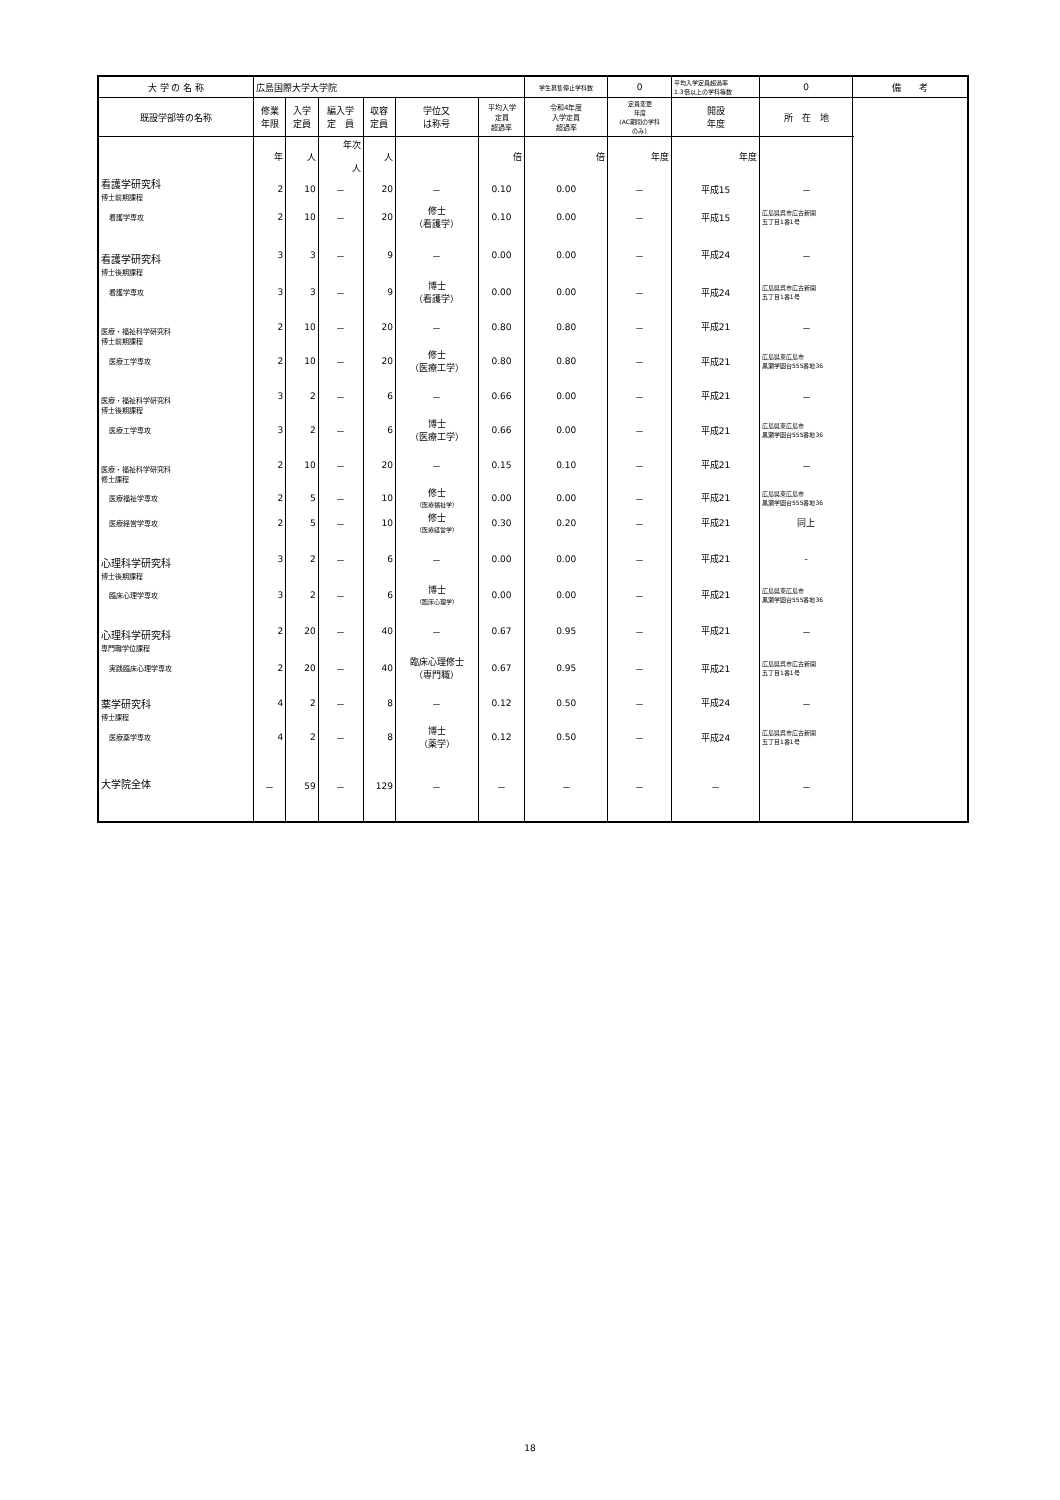| 大 学 の 名 称 | 広島国際大学大学院 | | | | | | 学生募集停止学科数 | 0 | 平均入学定員超過率 1.3倍以上の学科等数 | 0 | 備 考 |
| 既設学部等の名称 | 修業 年限 | 入学 定員 | 編入学 定 員 | 収容 定員 | 学位又 は称号 | 平均入学 定員 超過率 | 令和4年度 入学定員 超過率 | 定員変更 年度 (AC期間の学科 のみ) | 開設 年度 | 所 在 地 | |
| | 年 | 人 | 年次 人 | 人 | | 倍 | 倍 | 年度 | 年度 | | |
| 看護学研究科 博士前期課程 | 2 | 10 | － | 20 | － | 0.10 | 0.00 | － | 平成15 | － | |
| 看護学専攻 | 2 | 10 | － | 20 | 修士 （看護学） | 0.10 | 0.00 | － | 平成15 | 広島県呉市広古新開 五丁目1番1号 | |
| 看護学研究科 博士後期課程 | 3 | 3 | － | 9 | － | 0.00 | 0.00 | － | 平成24 | － | |
| 看護学専攻 | 3 | 3 | － | 9 | 博士 （看護学） | 0.00 | 0.00 | － | 平成24 | 広島県呉市広古新開 五丁目1番1号 | |
| 医療・福祉科学研究科 博士前期課程 | 2 | 10 | － | 20 | － | 0.80 | 0.80 | － | 平成21 | － | |
| 医療工学専攻 | 2 | 10 | － | 20 | 修士 （医療工学） | 0.80 | 0.80 | － | 平成21 | 広島県東広島市 黒瀬学園台555番地36 | |
| 医療・福祉科学研究科 博士後期課程 | 3 | 2 | － | 6 | － | 0.66 | 0.00 | － | 平成21 | － | |
| 医療工学専攻 | 3 | 2 | － | 6 | 博士 （医療工学） | 0.66 | 0.00 | － | 平成21 | 広島県東広島市 黒瀬学園台555番地36 | |
| 医療・福祉科学研究科 修士課程 | 2 | 10 | － | 20 | － | 0.15 | 0.10 | － | 平成21 | － | |
| 医療福祉学専攻 | 2 | 5 | － | 10 | 修士 （医療福祉学） | 0.00 | 0.00 | － | 平成21 | 広島県東広島市 黒瀬学園台555番地36 | |
| 医療経営学専攻 | 2 | 5 | － | 10 | 修士 （医療経営学） | 0.30 | 0.20 | － | 平成21 | 同上 | |
| 心理科学研究科 博士後期課程 | 3 | 2 | － | 6 | － | 0.00 | 0.00 | － | 平成21 | - | |
| 臨床心理学専攻 | 3 | 2 | － | 6 | 博士 （臨床心理学） | 0.00 | 0.00 | － | 平成21 | 広島県東広島市 黒瀬学園台555番地36 | |
| 心理科学研究科 専門職学位課程 | 2 | 20 | － | 40 | － | 0.67 | 0.95 | － | 平成21 | － | |
| 実践臨床心理学専攻 | 2 | 20 | － | 40 | 臨床心理修士 （専門職） | 0.67 | 0.95 | － | 平成21 | 広島県呉市広古新開 五丁目1番1号 | |
| 薬学研究科 博士課程 | 4 | 2 | － | 8 | － | 0.12 | 0.50 | － | 平成24 | － | |
| 医療薬学専攻 | 4 | 2 | － | 8 | 博士 （薬学） | 0.12 | 0.50 | － | 平成24 | 広島県呉市広古新開 五丁目1番1号 | |
| 大学院全体 | － | 59 | － | 129 | － | － | － | － | － | － | |
18